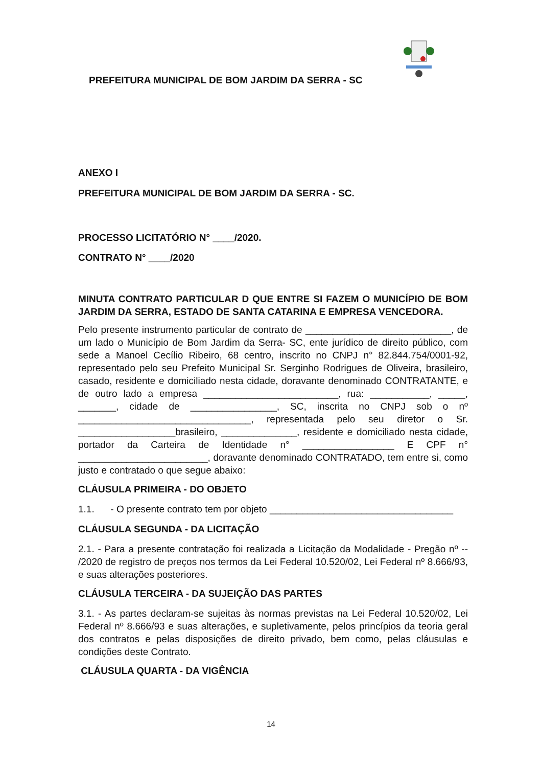PREFEITURA MUNICIPAL DE BOM JARDIM DA SERRA - SC
ANEXO I
PREFEITURA MUNICIPAL DE BOM JARDIM DA SERRA - SC.
PROCESSO LICITATÓRIO N° ____/2020.
CONTRATO N° ____/2020
MINUTA CONTRATO PARTICULAR D QUE ENTRE SI FAZEM O MUNICÍPIO DE BOM JARDIM DA SERRA, ESTADO DE SANTA CATARINA E EMPRESA VENCEDORA.
Pelo presente instrumento particular de contrato de ___________________________, de um lado o Município de Bom Jardim da Serra- SC, ente jurídico de direito público, com sede a Manoel Cecílio Ribeiro, 68 centro, inscrito no CNPJ n° 82.844.754/0001-92, representado pelo seu Prefeito Municipal Sr. Serginho Rodrigues de Oliveira, brasileiro, casado, residente e domiciliado nesta cidade, doravante denominado CONTRATANTE, e de outro lado a empresa _________________________, rua: ___________, _____, _______, cidade de ________________, SC, inscrita no CNPJ sob o nº ________________________________, representada pelo seu diretor o Sr. __________________brasileiro, ______________, residente e domiciliado nesta cidade, portador da Carteira de Identidade n° _________________ E CPF n° ________________________, doravante denominado CONTRATADO, tem entre si, como justo e contratado o que segue abaixo:
CLÁUSULA PRIMEIRA - DO OBJETO
1.1. - O presente contrato tem por objeto __________________________________
CLÁUSULA SEGUNDA - DA LICITAÇÃO
2.1. - Para a presente contratação foi realizada a Licitação da Modalidade - Pregão nº -- /2020 de registro de preços nos termos da Lei Federal 10.520/02, Lei Federal nº 8.666/93, e suas alterações posteriores.
CLÁUSULA TERCEIRA - DA SUJEIÇÃO DAS PARTES
3.1. - As partes declaram-se sujeitas às normas previstas na Lei Federal 10.520/02, Lei Federal nº 8.666/93 e suas alterações, e supletivamente, pelos princípios da teoria geral dos contratos e pelas disposições de direito privado, bem como, pelas cláusulas e condições deste Contrato.
CLÁUSULA QUARTA - DA VIGÊNCIA
14